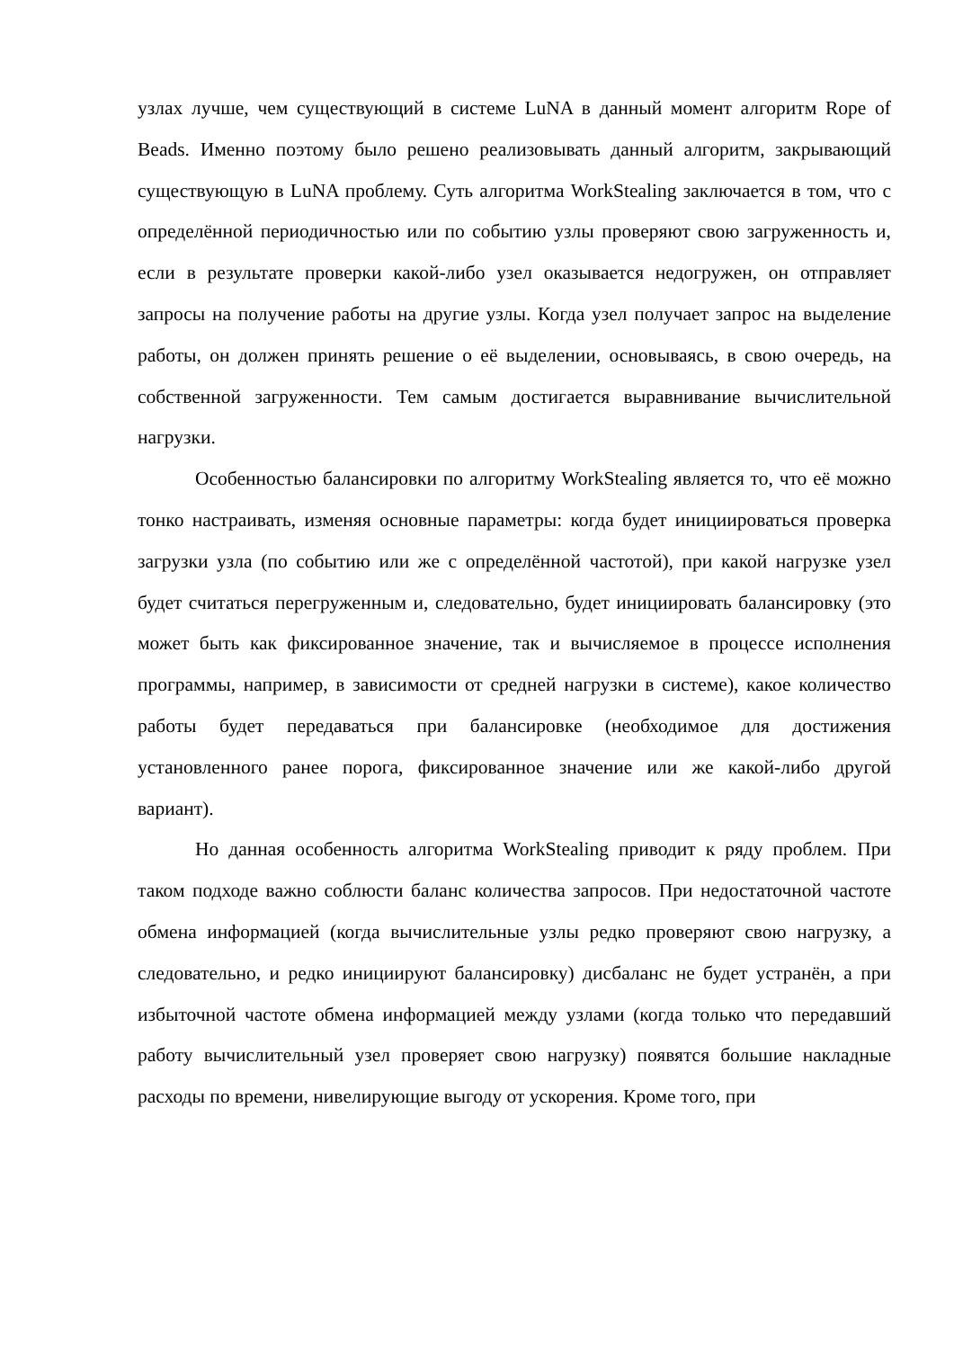узлах лучше, чем существующий в системе LuNA в данный момент алгоритм Rope of Beads. Именно поэтому было решено реализовывать данный алгоритм, закрывающий существующую в LuNA проблему. Суть алгоритма WorkStealing заключается в том, что с определённой периодичностью или по событию узлы проверяют свою загруженность и, если в результате проверки какой-либо узел оказывается недогружен, он отправляет запросы на получение работы на другие узлы. Когда узел получает запрос на выделение работы, он должен принять решение о её выделении, основываясь, в свою очередь, на собственной загруженности. Тем самым достигается выравнивание вычислительной нагрузки.
Особенностью балансировки по алгоритму WorkStealing является то, что её можно тонко настраивать, изменяя основные параметры: когда будет инициироваться проверка загрузки узла (по событию или же с определённой частотой), при какой нагрузке узел будет считаться перегруженным и, следовательно, будет инициировать балансировку (это может быть как фиксированное значение, так и вычисляемое в процессе исполнения программы, например, в зависимости от средней нагрузки в системе), какое количество работы будет передаваться при балансировке (необходимое для достижения установленного ранее порога, фиксированное значение или же какой-либо другой вариант).
Но данная особенность алгоритма WorkStealing приводит к ряду проблем. При таком подходе важно соблюсти баланс количества запросов. При недостаточной частоте обмена информацией (когда вычислительные узлы редко проверяют свою нагрузку, а следовательно, и редко инициируют балансировку) дисбаланс не будет устранён, а при избыточной частоте обмена информацией между узлами (когда только что передавший работу вычислительный узел проверяет свою нагрузку) появятся большие накладные расходы по времени, нивелирующие выгоду от ускорения. Кроме того, при